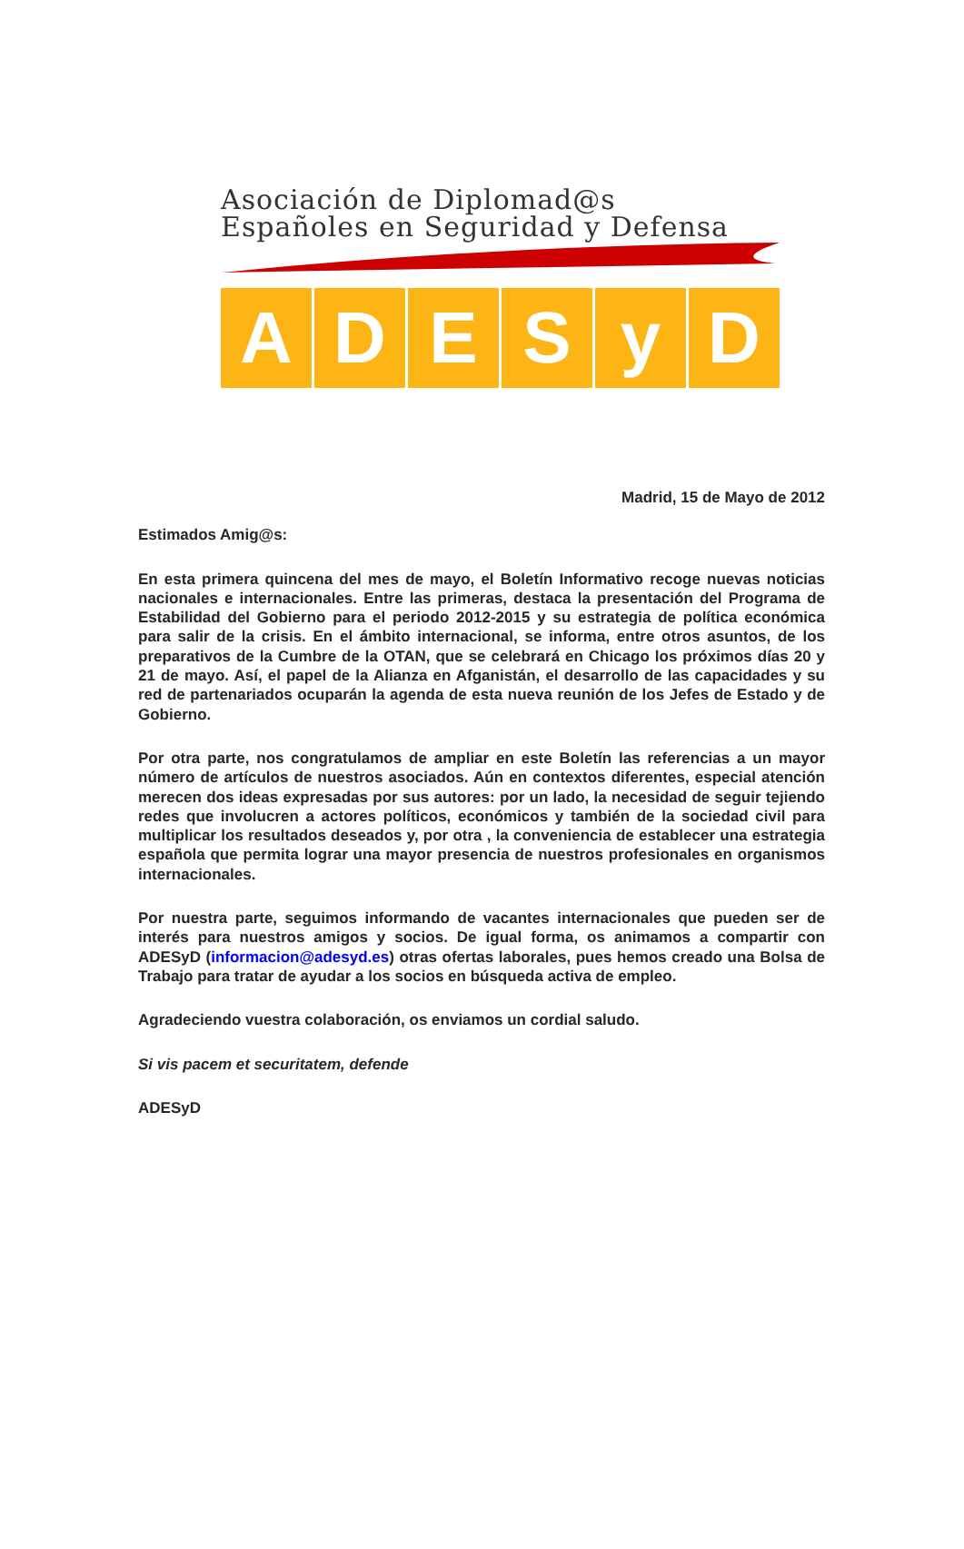Asociación de Diplomad@s
Españoles en Seguridad y Defensa
A D E S y D
Madrid, 15 de Mayo de 2012
Estimados Amig@s:
En esta primera quincena del mes de mayo, el Boletín Informativo recoge nuevas noticias nacionales e internacionales. Entre las primeras, destaca la presentación del Programa de Estabilidad del Gobierno para el periodo 2012-2015 y su estrategia de política económica para salir de la crisis. En el ámbito internacional, se informa, entre otros asuntos, de los preparativos de la Cumbre de la OTAN, que se celebrará en Chicago los próximos días 20 y 21 de mayo. Así, el papel de la Alianza en Afganistán, el desarrollo de las capacidades y su red de partenariados ocuparán la agenda de esta nueva reunión de los Jefes de Estado y de Gobierno.
Por otra parte, nos congratulamos de ampliar en este Boletín las referencias a un mayor número de artículos de nuestros asociados. Aún en contextos diferentes, especial atención merecen dos ideas expresadas por sus autores: por un lado, la necesidad de seguir tejiendo redes que involucren a actores políticos, económicos y también de la sociedad civil para multiplicar los resultados deseados y, por otra , la conveniencia de establecer una estrategia española que permita lograr una mayor presencia de nuestros profesionales en organismos internacionales.
Por nuestra parte, seguimos informando de vacantes internacionales que pueden ser de interés para nuestros amigos y socios. De igual forma, os animamos a compartir con ADESyD (informacion@adesyd.es) otras ofertas laborales, pues hemos creado una Bolsa de Trabajo para tratar de ayudar a los socios en búsqueda activa de empleo.
Agradeciendo vuestra colaboración, os enviamos un cordial saludo.
Si vis pacem et securitatem, defende
ADESyD